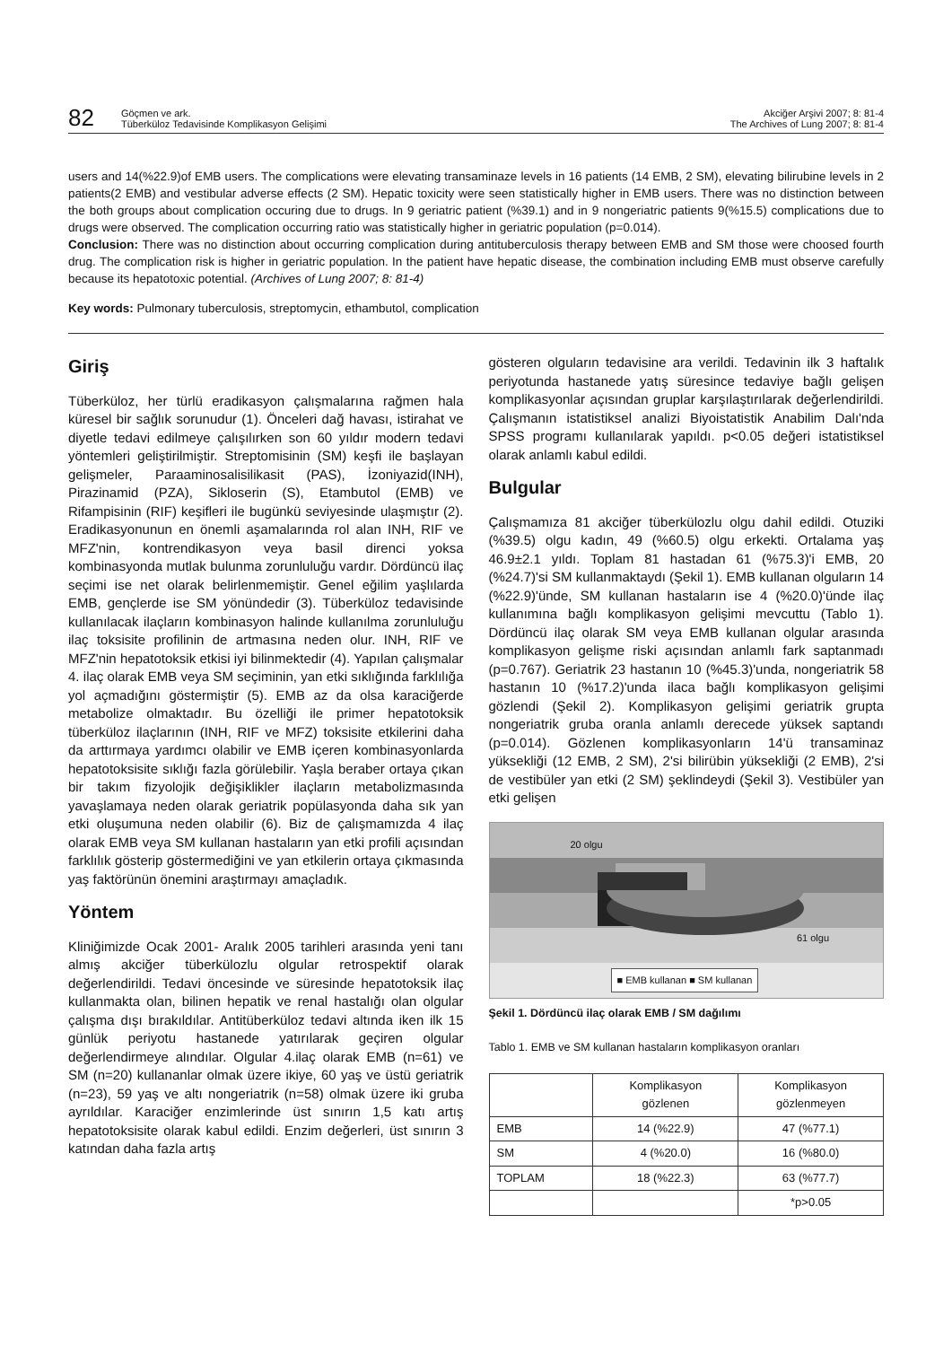82
Göçmen ve ark.
Tüberküloz Tedavisinde Komplikasyon Gelişimi
Akciğer Arşivi 2007; 8: 81-4
The Archives of Lung 2007; 8: 81-4
users and 14(%22.9)of EMB users. The complications were elevating transaminaze levels in 16 patients (14 EMB, 2 SM), elevating bilirubine levels in 2 patients(2 EMB) and vestibular adverse effects (2 SM). Hepatic toxicity were seen statistically higher in EMB users. There was no distinction between the both groups about complication occuring due to drugs. In 9 geriatric patient (%39.1) and in 9 nongeriatric patients 9(%15.5) complications due to drugs were observed. The complication occurring ratio was statistically higher in geriatric population (p=0.014).
Conclusion: There was no distinction about occurring complication during antituberculosis therapy between EMB and SM those were choosed fourth drug. The complication risk is higher in geriatric population. In the patient have hepatic disease, the combination including EMB must observe carefully because its hepatotoxic potential. (Archives of Lung 2007; 8: 81-4)
Key words: Pulmonary tuberculosis, streptomycin, ethambutol, complication
Giriş
Tüberküloz, her türlü eradikasyon çalışmalarına rağmen hala küresel bir sağlık sorunudur (1). Önceleri dağ havası, istirahat ve diyetle tedavi edilmeye çalışılırken son 60 yıldır modern tedavi yöntemleri geliştirilmiştir. Streptomisinin (SM) keşfi ile başlayan gelişmeler, Paraaminosalisilikasit (PAS), İzoniyazid(INH), Pirazinamid (PZA), Sikloserin (S), Etambutol (EMB) ve Rifampisinin (RIF) keşifleri ile bugünkü seviyesinde ulaşmıştır (2). Eradikasyonunun en önemli aşamalarında rol alan INH, RIF ve MFZ'nin, kontrendikasyon veya basil direnci yoksa kombinasyonda mutlak bulunma zorunluluğu vardır. Dördüncü ilaç seçimi ise net olarak belirlenmemiştir. Genel eğilim yaşlılarda EMB, gençlerde ise SM yönündedir (3). Tüberküloz tedavisinde kullanılacak ilaçların kombinasyon halinde kullanılma zorunluluğu ilaç toksisite profilinin de artmasına neden olur. INH, RIF ve MFZ'nin hepatotoksik etkisi iyi bilinmektedir (4). Yapılan çalışmalar 4. ilaç olarak EMB veya SM seçiminin, yan etki sıklığında farklılığa yol açmadığını göstermiştir (5). EMB az da olsa karaciğerde metabolize olmaktadır. Bu özelliği ile primer hepatotoksik tüberküloz ilaçlarının (INH, RIF ve MFZ) toksisite etkilerini daha da arttırmaya yardımcı olabilir ve EMB içeren kombinasyonlarda hepatotoksisite sıklığı fazla görülebilir. Yaşla beraber ortaya çıkan bir takım fizyolojik değişiklikler ilaçların metabolizmasında yavaşlamaya neden olarak geriatrik popülasyonda daha sık yan etki oluşumuna neden olabilir (6). Biz de çalışmamızda 4 ilaç olarak EMB veya SM kullanan hastaların yan etki profili açısından farklılık gösterip göstermediğini ve yan etkilerin ortaya çıkmasında yaş faktörünün önemini araştırmayı amaçladık.
Yöntem
Kliniğimizde Ocak 2001- Aralık 2005 tarihleri arasında yeni tanı almış akciğer tüberkülozlu olgular retrospektif olarak değerlendirildi. Tedavi öncesinde ve süresinde hepatotoksik ilaç kullanmakta olan, bilinen hepatik ve renal hastalığı olan olgular çalışma dışı bırakıldılar. Antitüberküloz tedavi altında iken ilk 15 günlük periyotu hastanede yatırılarak geçiren olgular değerlendirmeye alındılar. Olgular 4.ilaç olarak EMB (n=61) ve SM (n=20) kullananlar olmak üzere ikiye, 60 yaş ve üstü geriatrik (n=23), 59 yaş ve altı nongeriatrik (n=58) olmak üzere iki gruba ayrıldılar. Karaciğer enzimlerinde üst sınırın 1,5 katı artış hepatotoksisite olarak kabul edildi. Enzim değerleri, üst sınırın 3 katından daha fazla artış
gösteren olguların tedavisine ara verildi. Tedavinin ilk 3 haftalık periyotunda hastanede yatış süresince tedaviye bağlı gelişen komplikasyonlar açısından gruplar karşılaştırılarak değerlendirildi. Çalışmanın istatistiksel analizi Biyoistatistik Anabilim Dalı'nda SPSS programı kullanılarak yapıldı. p<0.05 değeri istatistiksel olarak anlamlı kabul edildi.
Bulgular
Çalışmamıza 81 akciğer tüberkülozlu olgu dahil edildi. Otuziki (%39.5) olgu kadın, 49 (%60.5) olgu erkekti. Ortalama yaş 46.9±2.1 yıldı. Toplam 81 hastadan 61 (%75.3)'i EMB, 20 (%24.7)'si SM kullanmaktaydı (Şekil 1). EMB kullanan olguların 14 (%22.9)'ünde, SM kullanan hastaların ise 4 (%20.0)'ünde ilaç kullanımına bağlı komplikasyon gelişimi mevcuttu (Tablo 1). Dördüncü ilaç olarak SM veya EMB kullanan olgular arasında komplikasyon gelişme riski açısından anlamlı fark saptanmadı (p=0.767). Geriatrik 23 hastanın 10 (%45.3)'unda, nongeriatrik 58 hastanın 10 (%17.2)'unda ilaca bağlı komplikasyon gelişimi gözlendi (Şekil 2). Komplikasyon gelişimi geriatrik grupta nongeriatrik gruba oranla anlamlı derecede yüksek saptandı (p=0.014). Gözlenen komplikasyonların 14'ü transaminaz yüksekliği (12 EMB, 2 SM), 2'si bilirübin yüksekliği (2 EMB), 2'si de vestibüler yan etki (2 SM) şeklindeydi (Şekil 3). Vestibüler yan etki gelişen
20 olgu
61 olgu
■ EMB kullanan ■ SM kullanan
Şekil 1. Dördüncü ilaç olarak EMB / SM dağılımı
Tablo 1. EMB ve SM kullanan hastaların komplikasyon oranları
| | Komplikasyon gözlenen | Komplikasyon gözlenmeyen |
| --- | --- | --- |
| EMB | 14 (%22.9) | 47 (%77.1) |
| SM | 4 (%20.0) | 16 (%80.0) |
| TOPLAM | 18 (%22.3) | 63 (%77.7) |
| | | *p>0.05 |